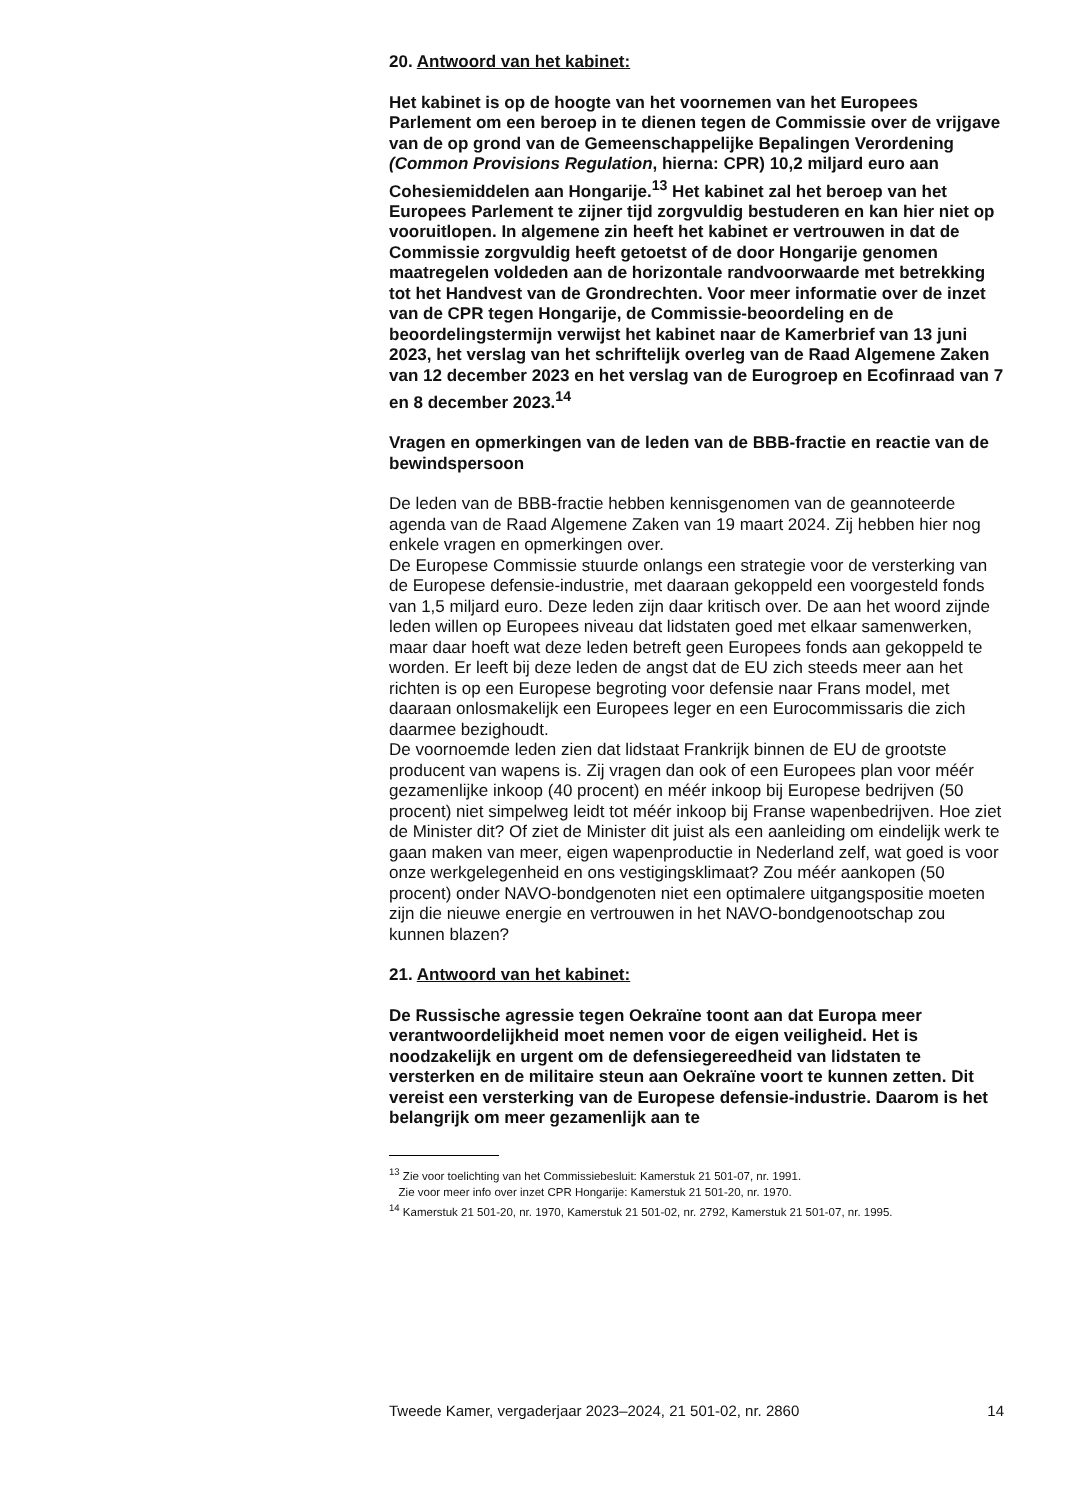20. Antwoord van het kabinet:
Het kabinet is op de hoogte van het voornemen van het Europees Parlement om een beroep in te dienen tegen de Commissie over de vrijgave van de op grond van de Gemeenschappelijke Bepalingen Verordening (Common Provisions Regulation, hierna: CPR) 10,2 miljard euro aan Cohesiemiddelen aan Hongarije.<sup>13</sup> Het kabinet zal het beroep van het Europees Parlement te zijner tijd zorgvuldig bestuderen en kan hier niet op vooruitlopen. In algemene zin heeft het kabinet er vertrouwen in dat de Commissie zorgvuldig heeft getoetst of de door Hongarije genomen maatregelen voldeden aan de horizontale randvoorwaarde met betrekking tot het Handvest van de Grondrechten. Voor meer informatie over de inzet van de CPR tegen Hongarije, de Commissie-beoordeling en de beoordelingstermijn verwijst het kabinet naar de Kamerbrief van 13 juni 2023, het verslag van het schriftelijk overleg van de Raad Algemene Zaken van 12 december 2023 en het verslag van de Eurogroep en Ecofinraad van 7 en 8 december 2023.<sup>14</sup>
Vragen en opmerkingen van de leden van de BBB-fractie en reactie van de bewindspersoon
De leden van de BBB-fractie hebben kennisgenomen van de geannoteerde agenda van de Raad Algemene Zaken van 19 maart 2024. Zij hebben hier nog enkele vragen en opmerkingen over.
De Europese Commissie stuurde onlangs een strategie voor de versterking van de Europese defensie-industrie, met daaraan gekoppeld een voorgesteld fonds van 1,5 miljard euro. Deze leden zijn daar kritisch over. De aan het woord zijnde leden willen op Europees niveau dat lidstaten goed met elkaar samenwerken, maar daar hoeft wat deze leden betreft geen Europees fonds aan gekoppeld te worden. Er leeft bij deze leden de angst dat de EU zich steeds meer aan het richten is op een Europese begroting voor defensie naar Frans model, met daaraan onlosmakelijk een Europees leger en een Eurocommissaris die zich daarmee bezighoudt.
De voornoemde leden zien dat lidstaat Frankrijk binnen de EU de grootste producent van wapens is. Zij vragen dan ook of een Europees plan voor méér gezamenlijke inkoop (40 procent) en méér inkoop bij Europese bedrijven (50 procent) niet simpelweg leidt tot méér inkoop bij Franse wapenbedrijven. Hoe ziet de Minister dit? Of ziet de Minister dit juist als een aanleiding om eindelijk werk te gaan maken van meer, eigen wapenproductie in Nederland zelf, wat goed is voor onze werkgelegenheid en ons vestigingsklimaat? Zou méér aankopen (50 procent) onder NAVO-bondgenoten niet een optimalere uitgangspositie moeten zijn die nieuwe energie en vertrouwen in het NAVO-bondgenootschap zou kunnen blazen?
21. Antwoord van het kabinet:
De Russische agressie tegen Oekraïne toont aan dat Europa meer verantwoordelijkheid moet nemen voor de eigen veiligheid. Het is noodzakelijk en urgent om de defensiegereedheid van lidstaten te versterken en de militaire steun aan Oekraïne voort te kunnen zetten. Dit vereist een versterking van de Europese defensie-industrie. Daarom is het belangrijk om meer gezamenlijk aan te
<sup>13</sup> Zie voor toelichting van het Commissiebesluit: Kamerstuk 21 501-07, nr. 1991.
Zie voor meer info over inzet CPR Hongarije: Kamerstuk 21 501-20, nr. 1970.
<sup>14</sup> Kamerstuk 21 501-20, nr. 1970, Kamerstuk 21 501-02, nr. 2792, Kamerstuk 21 501-07, nr. 1995.
Tweede Kamer, vergaderjaar 2023–2024, 21 501-02, nr. 2860 14